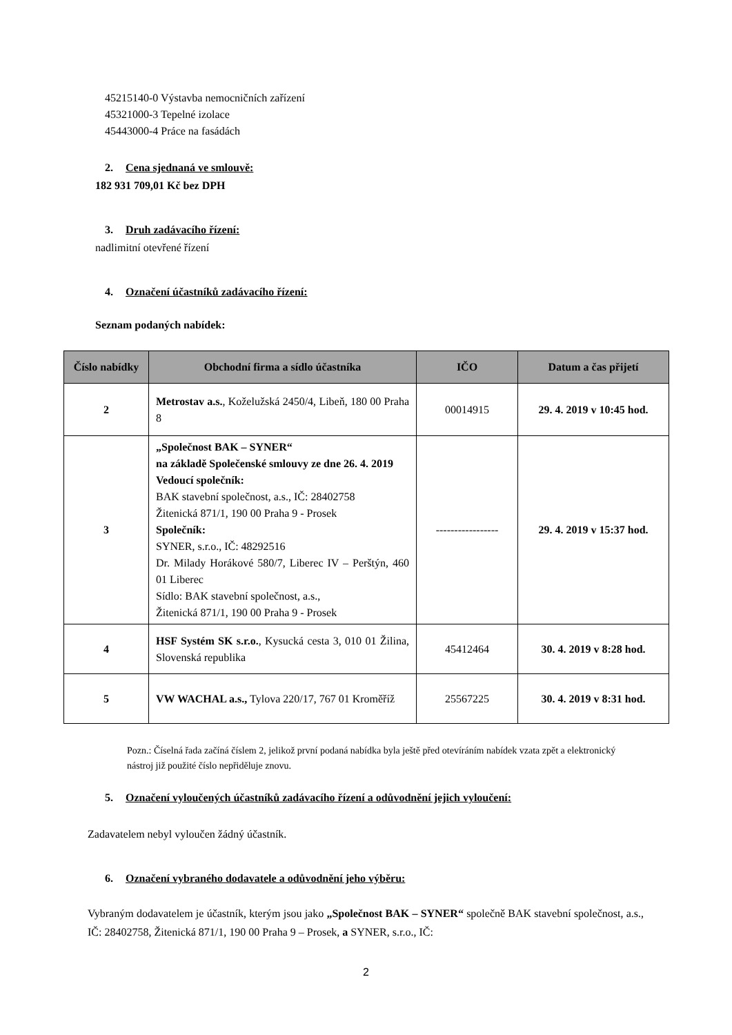45215140-0 Výstavba nemocničních zařízení
45321000-3 Tepelné izolace
45443000-4 Práce na fasádách
2. Cena sjednaná ve smlouvě:
182 931 709,01 Kč bez DPH
3. Druh zadávacího řízení:
nadlimitní otevřené řízení
4. Označení účastníků zadávacího řízení:
Seznam podaných nabídek:
| Číslo nabídky | Obchodní firma a sídlo účastníka | IČO | Datum a čas přijetí |
| --- | --- | --- | --- |
| 2 | Metrostav a.s. , Koželužská 2450/4, Libeň, 180 00 Praha 8 | 00014915 | 29. 4. 2019 v 10:45 hod. |
| 3 | „Společnost BAK – SYNER“ na základě Společenské smlouvy ze dne 26. 4. 2019 Vedoucí společník: BAK stavební společnost, a.s., IČ: 28402758 Žitenická 871/1, 190 00 Praha 9 - Prosek Společník: SYNER, s.r.o., IČ: 48292516 Dr. Milady Horákové 580/7, Liberec IV – Perštýn, 460 01 Liberec Sídlo: BAK stavební společnost, a.s., Žitenická 871/1, 190 00 Praha 9 - Prosek | ----------------- | 29. 4. 2019 v 15:37 hod. |
| 4 | HSF Systém SK s.r.o. , Kysucká cesta 3, 010 01 Žilina, Slovenská republika | 45412464 | 30. 4. 2019 v 8:28 hod. |
| 5 | VW WACHAL a.s., Tylova 220/17, 767 01 Kroměříž | 25567225 | 30. 4. 2019 v 8:31 hod. |
Pozn.: Číselná řada začíná číslem 2, jelikož první podaná nabídka byla ještě před otevíráním nabídek vzata zpět a elektronický nástroj již použité číslo nepřiděluje znovu.
5. Označení vyloučených účastníků zadávacího řízení a odůvodnění jejich vyloučení:
Zadavatelem nebyl vyloučen žádný účastník.
6. Označení vybraného dodavatele a odůvodnění jeho výběru:
Vybraným dodavatelem je účastník, kterým jsou jako „Společnost BAK – SYNER“ společně BAK stavební společnost, a.s., IČ: 28402758, Žitenická 871/1, 190 00 Praha 9 – Prosek, a SYNER, s.r.o., IČ:
2